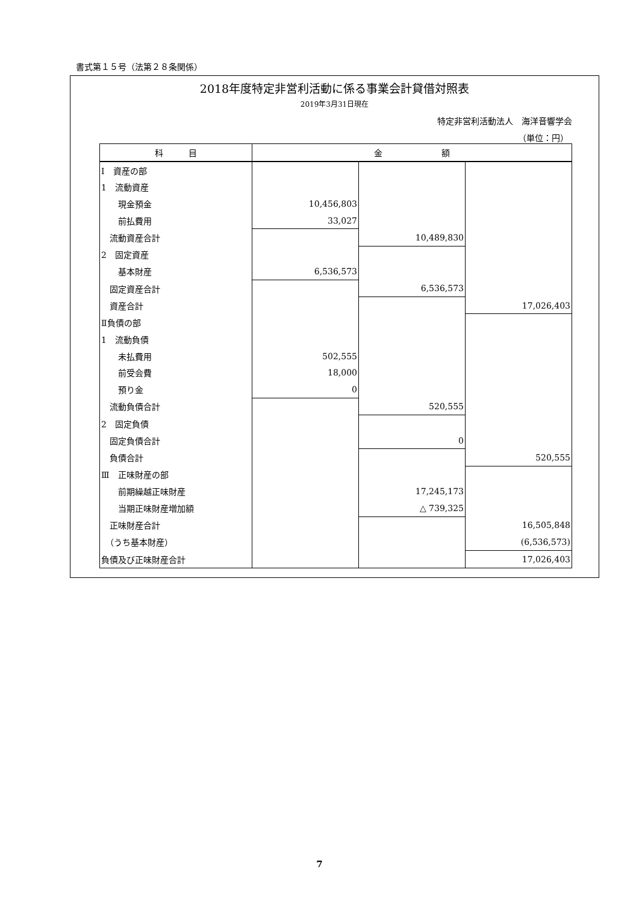書式第１５号（法第２８条関係）
2018年度特定非営利活動に係る事業会計貸借対照表
2019年3月31日現在
特定非営利活動法人　海洋音響学会
（単位：円）
| 科 目 | 金 額 | | |
| --- | --- | --- | --- |
| Ⅰ 資産の部 | | | |
| 1 流動資産 | | | |
| 現金預金 | 10,456,803 | | |
| 前払費用 | 33,027 | | |
| 流動資産合計 | | 10,489,830 | |
| 2 固定資産 | | | |
| 基本財産 | 6,536,573 | | |
| 固定資産合計 | | 6,536,573 | |
| 資産合計 | | | 17,026,403 |
| Ⅱ負債の部 | | | |
| 1 流動負債 | | | |
| 未払費用 | 502,555 | | |
| 前受会費 | 18,000 | | |
| 預り金 | 0 | | |
| 流動負債合計 | | 520,555 | |
| 2 固定負債 | | | |
| 固定負債合計 | | 0 | |
| 負債合計 | | | 520,555 |
| Ⅲ 正味財産の部 | | | |
| 前期繰越正味財産 | | 17,245,173 | |
| 当期正味財産増加額 | | △ 739,325 | |
| 正味財産合計 | | | 16,505,848 |
| （うち基本財産） | | | (6,536,573) |
| 負債及び正味財産合計 | | | 17,026,403 |
7